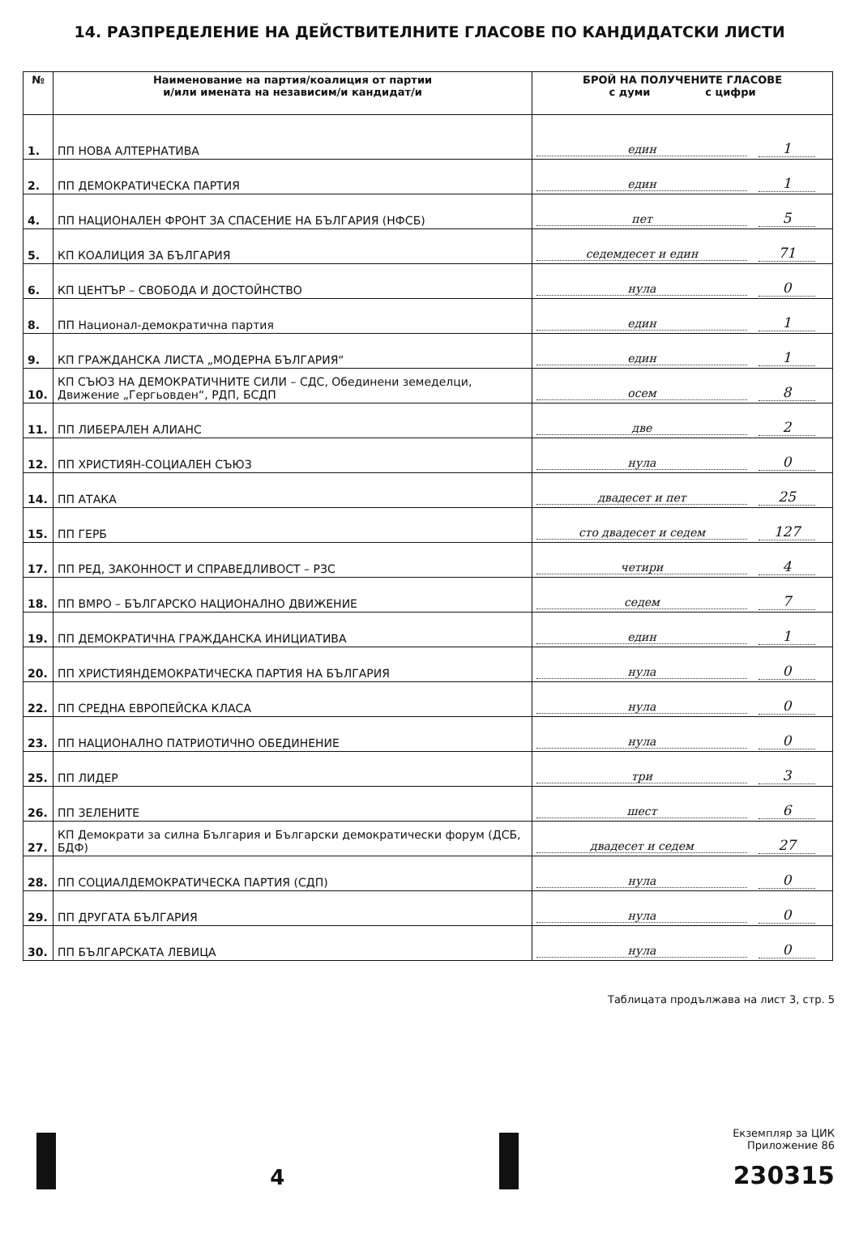14. РАЗПРЕДЕЛЕНИЕ НА ДЕЙСТВИТЕЛНИТЕ ГЛАСОВЕ ПО КАНДИДАТСКИ ЛИСТИ
| № | Наименование на партия/коалиция от партии и/или имената на независим/и кандидат/и | БРОЙ НА ПОЛУЧЕНИТЕ ГЛАСОВЕ с думи с цифри |
| --- | --- | --- |
| 1. | ПП НОВА АЛТЕРНАТИВА | един 1 |
| 2. | ПП ДЕМОКРАТИЧЕСКА ПАРТИЯ | един 1 |
| 4. | ПП НАЦИОНАЛЕН ФРОНТ ЗА СПАСЕНИЕ НА БЪЛГАРИЯ (НФСБ) | пет 5 |
| 5. | КП КОАЛИЦИЯ ЗА БЪЛГАРИЯ | седемдесет и един 71 |
| 6. | КП ЦЕНТЪР – СВОБОДА И ДОСТОЙНСТВО | нула 0 |
| 8. | ПП Национал-демократична партия | един 1 |
| 9. | КП ГРАЖДАНСКА ЛИСТА „МОДЕРНА БЪЛГАРИЯ“ | един 1 |
| 10. | КП СЪЮЗ НА ДЕМОКРАТИЧНИТЕ СИЛИ – СДС, Обединени земеделци, Движение „Гергьовден“, РДП, БСДП | осем 8 |
| 11. | ПП ЛИБЕРАЛЕН АЛИАНС | две 2 |
| 12. | ПП ХРИСТИЯН-СОЦИАЛЕН СЪЮЗ | нула 0 |
| 14. | ПП АТАКА | двадесет и пет 25 |
| 15. | ПП ГЕРБ | сто двадесет и седем 127 |
| 17. | ПП РЕД, ЗАКОННОСТ И СПРАВЕДЛИВОСТ – РЗС | четири 4 |
| 18. | ПП ВМРО – БЪЛГАРСКО НАЦИОНАЛНО ДВИЖЕНИЕ | седем 7 |
| 19. | ПП ДЕМОКРАТИЧНА ГРАЖДАНСКА ИНИЦИАТИВА | един 1 |
| 20. | ПП ХРИСТИЯНДЕМОКРАТИЧЕСКА ПАРТИЯ НА БЪЛГАРИЯ | нула 0 |
| 22. | ПП СРЕДНА ЕВРОПЕЙСКА КЛАСА | нула 0 |
| 23. | ПП НАЦИОНАЛНО ПАТРИОТИЧНО ОБЕДИНЕНИЕ | нула 0 |
| 25. | ПП ЛИДЕР | три 3 |
| 26. | ПП ЗЕЛЕНИТЕ | шест 6 |
| 27. | КП Демократи за силна България и Български демократически форум (ДСБ, БДФ) | двадесет и седем 27 |
| 28. | ПП СОЦИАЛДЕМОКРАТИЧЕСКА ПАРТИЯ (СДП) | нула 0 |
| 29. | ПП ДРУГАТА БЪЛГАРИЯ | нула 0 |
| 30. | ПП БЪЛГАРСКАТА ЛЕВИЦА | нула 0 |
Таблицата продължава на лист 3, стр. 5
4
Екземпляр за ЦИК
Приложение 86
230315